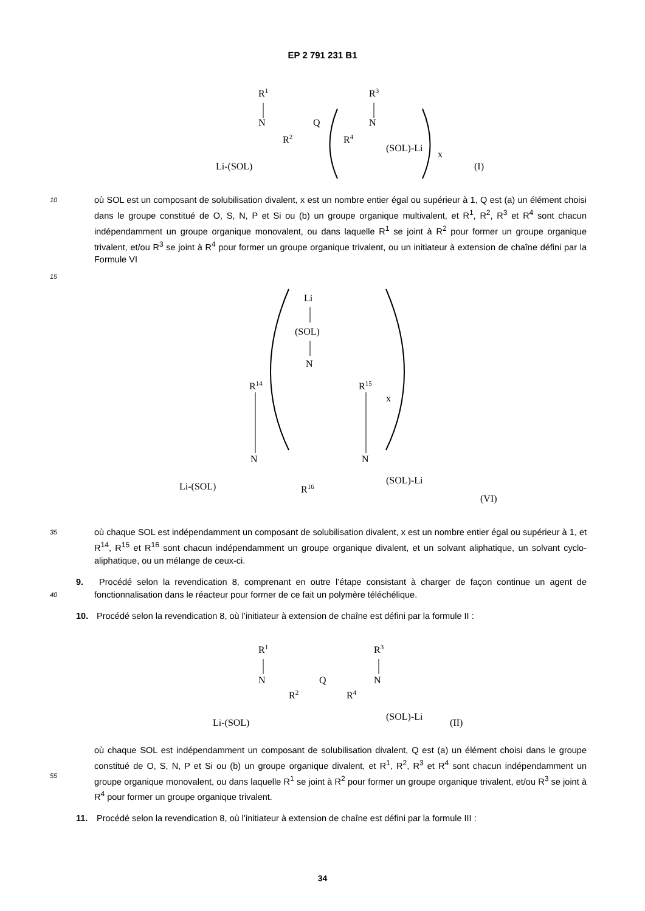EP 2 791 231 B1
R1
N
R2
Q
R4
R3
N
Li-(SOL)
(SOL)-Li
x
(I)
10
15
où SOL est un composant de solubilisation divalent, x est un nombre entier égal ou supérieur à 1, Q est (a) un élément choisi dans le groupe constitué de O, S, N, P et Si ou (b) un groupe organique multivalent, et R<sup>1</sup>, R<sup>2</sup>, R<sup>3</sup> et R<sup>4</sup> sont chacun indépendamment un groupe organique monovalent, ou dans laquelle R<sup>1</sup> se joint à R<sup>2</sup> pour former un groupe organique trivalent, et/ou R<sup>3</sup> se joint à R<sup>4</sup> pour former un groupe organique trivalent, ou un initiateur à extension de chaîne défini par la Formule VI
Li
(SOL)
N
R14
R15
x
N
N
R16
Li-(SOL)
(SOL)-Li
(VI)
35
où chaque SOL est indépendamment un composant de solubilisation divalent, x est un nombre entier égal ou supérieur à 1, et R<sup>14</sup>, R<sup>15</sup> et R<sup>16</sup> sont chacun indépendamment un groupe organique divalent, et un solvant aliphatique, un solvant cyclo-aliphatique, ou un mélange de ceux-ci.
40
9. Procédé selon la revendication 8, comprenant en outre l’étape consistant à charger de façon continue un agent de fonctionnalisation dans le réacteur pour former de ce fait un polymère téléchélique.
10. Procédé selon la revendication 8, où l’initiateur à extension de chaîne est défini par la formule II :
R1
N
R2
Q
R4
R3
N
Li-(SOL)
(SOL)-Li
(II)
55
où chaque SOL est indépendamment un composant de solubilisation divalent, Q est (a) un élément choisi dans le groupe constitué de O, S, N, P et Si ou (b) un groupe organique divalent, et R<sup>1</sup>, R<sup>2</sup>, R<sup>3</sup> et R<sup>4</sup> sont chacun indépendamment un groupe organique monovalent, ou dans laquelle R<sup>1</sup> se joint à R<sup>2</sup> pour former un groupe organique trivalent, et/ou R<sup>3</sup> se joint à R<sup>4</sup> pour former un groupe organique trivalent.
11. Procédé selon la revendication 8, où l’initiateur à extension de chaîne est défini par la formule III :
34